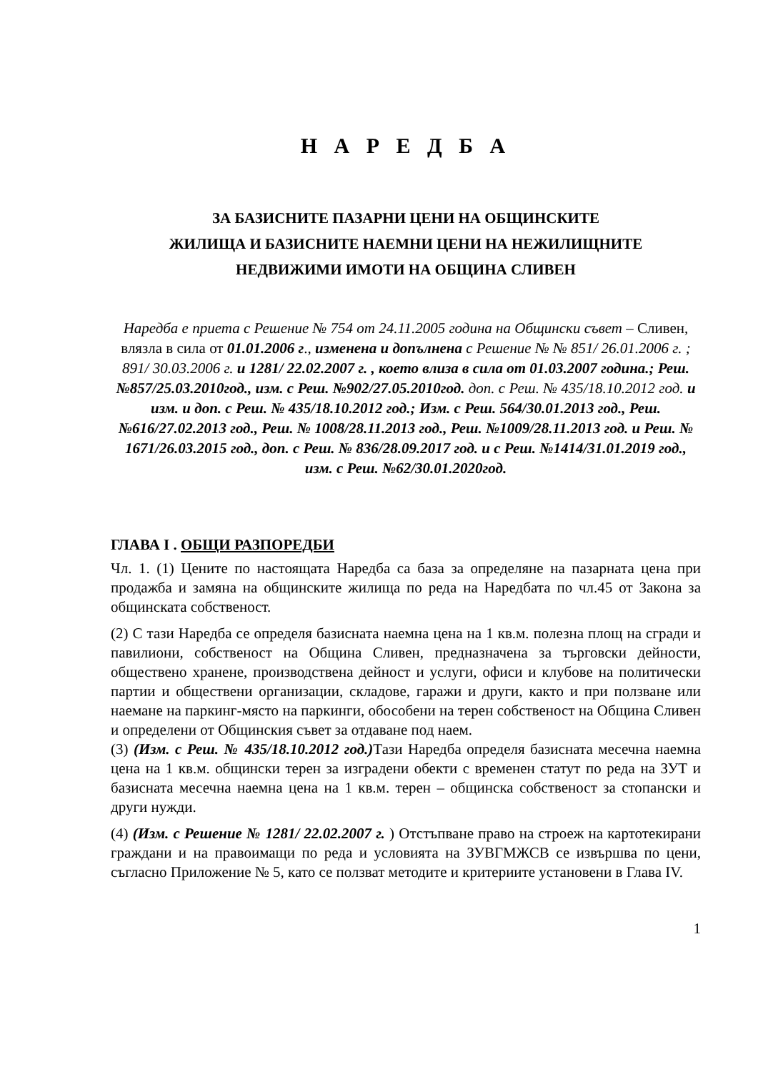Н А Р Е Д Б А
ЗА БАЗИСНИТЕ ПАЗАРНИ ЦЕНИ НА ОБЩИНСКИТЕ
ЖИЛИЩА И БАЗИСНИТЕ НАЕМНИ ЦЕНИ НА НЕЖИЛИЩНИТЕ
НЕДВИЖИМИ ИМОТИ НА ОБЩИНА СЛИВЕН
Наредба е приета с Решение № 754 от 24.11.2005 година на Общински съвет – Сливен, влязла в сила от 01.01.2006 г., изменена и допълнена с Решение № № 851/ 26.01.2006 г. ; 891/ 30.03.2006 г. и 1281/ 22.02.2007 г. , което влиза в сила от 01.03.2007 година.; Реш. №857/25.03.2010год., изм. с Реш. №902/27.05.2010год. доп. с Реш. № 435/18.10.2012 год. и изм. и доп. с Реш. № 435/18.10.2012 год.; Изм. с Реш. 564/30.01.2013 год., Реш. №616/27.02.2013 год., Реш. № 1008/28.11.2013 год., Реш. №1009/28.11.2013 год. и Реш. № 1671/26.03.2015 год., доп. с Реш. № 836/28.09.2017 год. и с Реш. №1414/31.01.2019 год., изм. с Реш. №62/30.01.2020год.
ГЛАВА I . ОБЩИ РАЗПОРЕДБИ
Чл. 1. (1) Цените по настоящата Наредба са база за определяне на пазарната цена при продажба и замяна на общинските жилища по реда на Наредбата по чл.45 от Закона за общинската собственост.
(2) С тази Наредба се определя базисната наемна цена на 1 кв.м. полезна площ на сгради и павилиони, собственост на Община Сливен, предназначена за търговски дейности, обществено хранене, производствена дейност и услуги, офиси и клубове на политически партии и обществени организации, складове, гаражи и други, както и при ползване или наемане на паркинг-място на паркинги, обособени на терен собственост на Община Сливен и определени от Общинския съвет за отдаване под наем.
(3) (Изм. с Реш. № 435/18.10.2012 год.) Тази Наредба определя базисната месечна наемна цена на 1 кв.м. общински терен за изградени обекти с временен статут по реда на ЗУТ и базисната месечна наемна цена на 1 кв.м. терен – общинска собственост за стопански и други нужди.
(4) (Изм. с Решение № 1281/ 22.02.2007 г. ) Отстъпване право на строеж на картотекирани граждани и на правоимащи по реда и условията на ЗУВГМЖСВ се извършва по цени, съгласно Приложение № 5, като се ползват методите и критериите установени в Глава IV.
1